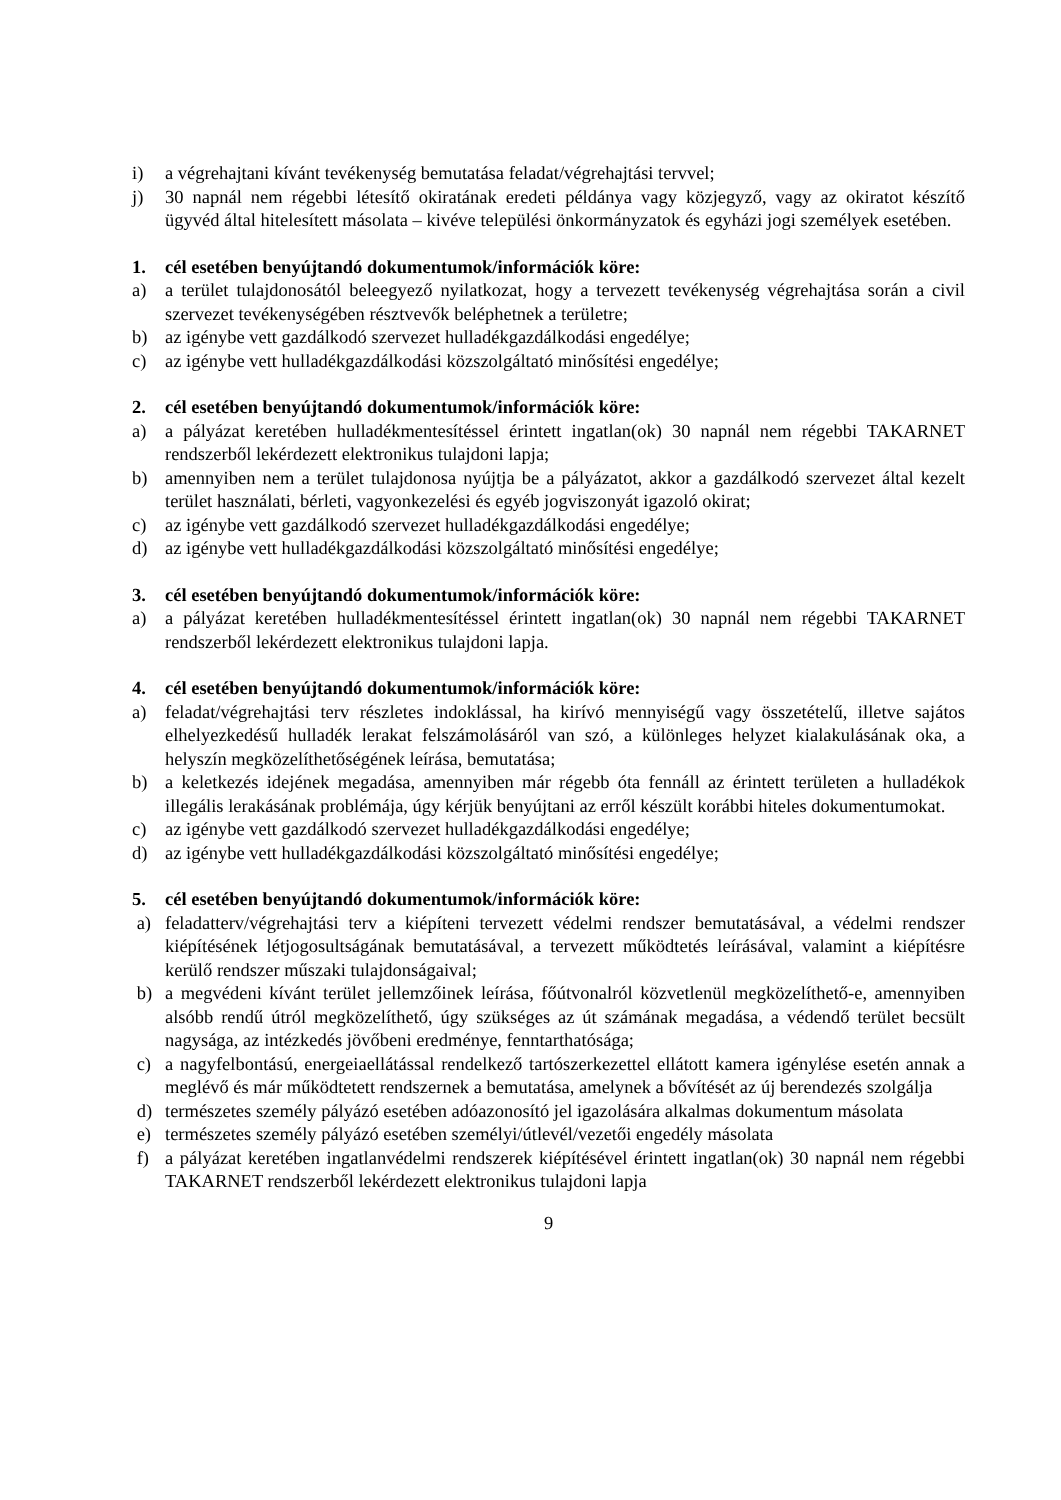i) a végrehajtani kívánt tevékenység bemutatása feladat/végrehajtási tervvel;
j) 30 napnál nem régebbi létesítő okiratának eredeti példánya vagy közjegyző, vagy az okiratot készítő ügyvéd által hitelesített másolata – kivéve települési önkormányzatok és egyházi jogi személyek esetében.
1. cél esetében benyújtandó dokumentumok/információk köre:
a) a terület tulajdonosától beleegyező nyilatkozat, hogy a tervezett tevékenység végrehajtása során a civil szervezet tevékenységében résztvevők beléphetnek a területre;
b) az igénybe vett gazdálkodó szervezet hulladékgazdálkodási engedélye;
c) az igénybe vett hulladékgazdálkodási közszolgáltató minősítési engedélye;
2. cél esetében benyújtandó dokumentumok/információk köre:
a) a pályázat keretében hulladékmentesítéssel érintett ingatlan(ok) 30 napnál nem régebbi TAKARNET rendszerből lekérdezett elektronikus tulajdoni lapja;
b) amennyiben nem a terület tulajdonosa nyújtja be a pályázatot, akkor a gazdálkodó szervezet által kezelt terület használati, bérleti, vagyonkezelési és egyéb jogviszonyát igazoló okirat;
c) az igénybe vett gazdálkodó szervezet hulladékgazdálkodási engedélye;
d) az igénybe vett hulladékgazdálkodási közszolgáltató minősítési engedélye;
3. cél esetében benyújtandó dokumentumok/információk köre:
a) a pályázat keretében hulladékmentesítéssel érintett ingatlan(ok) 30 napnál nem régebbi TAKARNET rendszerből lekérdezett elektronikus tulajdoni lapja.
4. cél esetében benyújtandó dokumentumok/információk köre:
a) feladat/végrehajtási terv részletes indoklással, ha kirívó mennyiségű vagy összetételű, illetve sajátos elhelyezkedésű hulladék lerakat felszámolásáról van szó, a különleges helyzet kialakulásának oka, a helyszín megközelíthetőségének leírása, bemutatása;
b) a keletkezés idejének megadása, amennyiben már régebb óta fennáll az érintett területen a hulladékok illegális lerakásának problémája, úgy kérjük benyújtani az erről készült korábbi hiteles dokumentumokat.
c) az igénybe vett gazdálkodó szervezet hulladékgazdálkodási engedélye;
d) az igénybe vett hulladékgazdálkodási közszolgáltató minősítési engedélye;
5. cél esetében benyújtandó dokumentumok/információk köre:
a) feladatterv/végrehajtási terv a kiépíteni tervezett védelmi rendszer bemutatásával, a védelmi rendszer kiépítésének létjogosultságának bemutatásával, a tervezett működtetés leírásával, valamint a kiépítésre kerülő rendszer műszaki tulajdonságaival;
b) a megvédeni kívánt terület jellemzőinek leírása, főútvonalról közvetlenül megközelíthető-e, amennyiben alsóbb rendű útról megközelíthető, úgy szükséges az út számának megadása, a védendő terület becsült nagysága, az intézkedés jövőbeni eredménye, fenntarthatósága;
c) a nagyfelbontású, energeiaellátással rendelkező tartószerkezettel ellátott kamera igénylése esetén annak a meglévő és már működtetett rendszernek a bemutatása, amelynek a bővítését az új berendezés szolgálja
d) természetes személy pályázó esetében adóazonosító jel igazolására alkalmas dokumentum másolata
e) természetes személy pályázó esetében személyi/útlevél/vezetői engedély másolata
f) a pályázat keretében ingatlanvédelmi rendszerek kiépítésével érintett ingatlan(ok) 30 napnál nem régebbi TAKARNET rendszerből lekérdezett elektronikus tulajdoni lapja
9